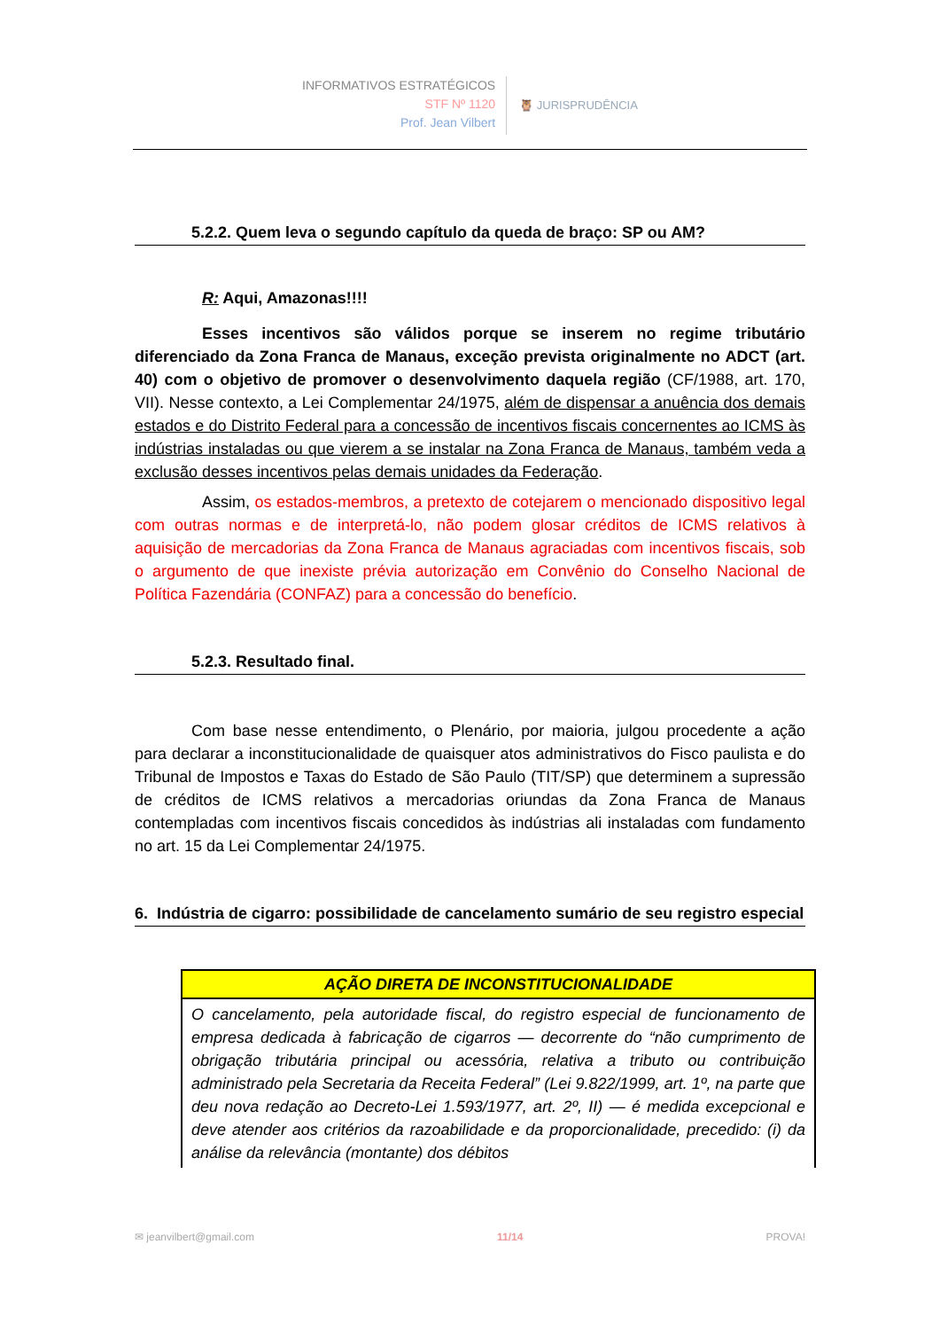INFORMATIVOS ESTRATÉGICOS
STF Nº 1120
Prof. Jean Vilbert
🦉 JURISPRUDÊNCIA
5.2.2. Quem leva o segundo capítulo da queda de braço: SP ou AM?
R: Aqui, Amazonas!!!!
Esses incentivos são válidos porque se inserem no regime tributário diferenciado da Zona Franca de Manaus, exceção prevista originalmente no ADCT (art. 40) com o objetivo de promover o desenvolvimento daquela região (CF/1988, art. 170, VII). Nesse contexto, a Lei Complementar 24/1975, além de dispensar a anuência dos demais estados e do Distrito Federal para a concessão de incentivos fiscais concernentes ao ICMS às indústrias instaladas ou que vierem a se instalar na Zona Franca de Manaus, também veda a exclusão desses incentivos pelas demais unidades da Federação.
Assim, os estados-membros, a pretexto de cotejarem o mencionado dispositivo legal com outras normas e de interpretá-lo, não podem glosar créditos de ICMS relativos à aquisição de mercadorias da Zona Franca de Manaus agraciadas com incentivos fiscais, sob o argumento de que inexiste prévia autorização em Convênio do Conselho Nacional de Política Fazendária (CONFAZ) para a concessão do benefício.
5.2.3. Resultado final.
Com base nesse entendimento, o Plenário, por maioria, julgou procedente a ação para declarar a inconstitucionalidade de quaisquer atos administrativos do Fisco paulista e do Tribunal de Impostos e Taxas do Estado de São Paulo (TIT/SP) que determinem a supressão de créditos de ICMS relativos a mercadorias oriundas da Zona Franca de Manaus contempladas com incentivos fiscais concedidos às indústrias ali instaladas com fundamento no art. 15 da Lei Complementar 24/1975.
6. Indústria de cigarro: possibilidade de cancelamento sumário de seu registro especial
| AÇÃO DIRETA DE INCONSTITUCIONALIDADE |
| --- |
| O cancelamento, pela autoridade fiscal, do registro especial de funcionamento de empresa dedicada à fabricação de cigarros — decorrente do “não cumprimento de obrigação tributária principal ou acessória, relativa a tributo ou contribuição administrado pela Secretaria da Receita Federal” (Lei 9.822/1999, art. 1º, na parte que deu nova redação ao Decreto-Lei 1.593/1977, art. 2º, II) — é medida excepcional e deve atender aos critérios da razoabilidade e da proporcionalidade, precedido: (i) da análise da relevância (montante) dos débitos |
✉ jeanvilbert@gmail.com 11/14 PROVA!